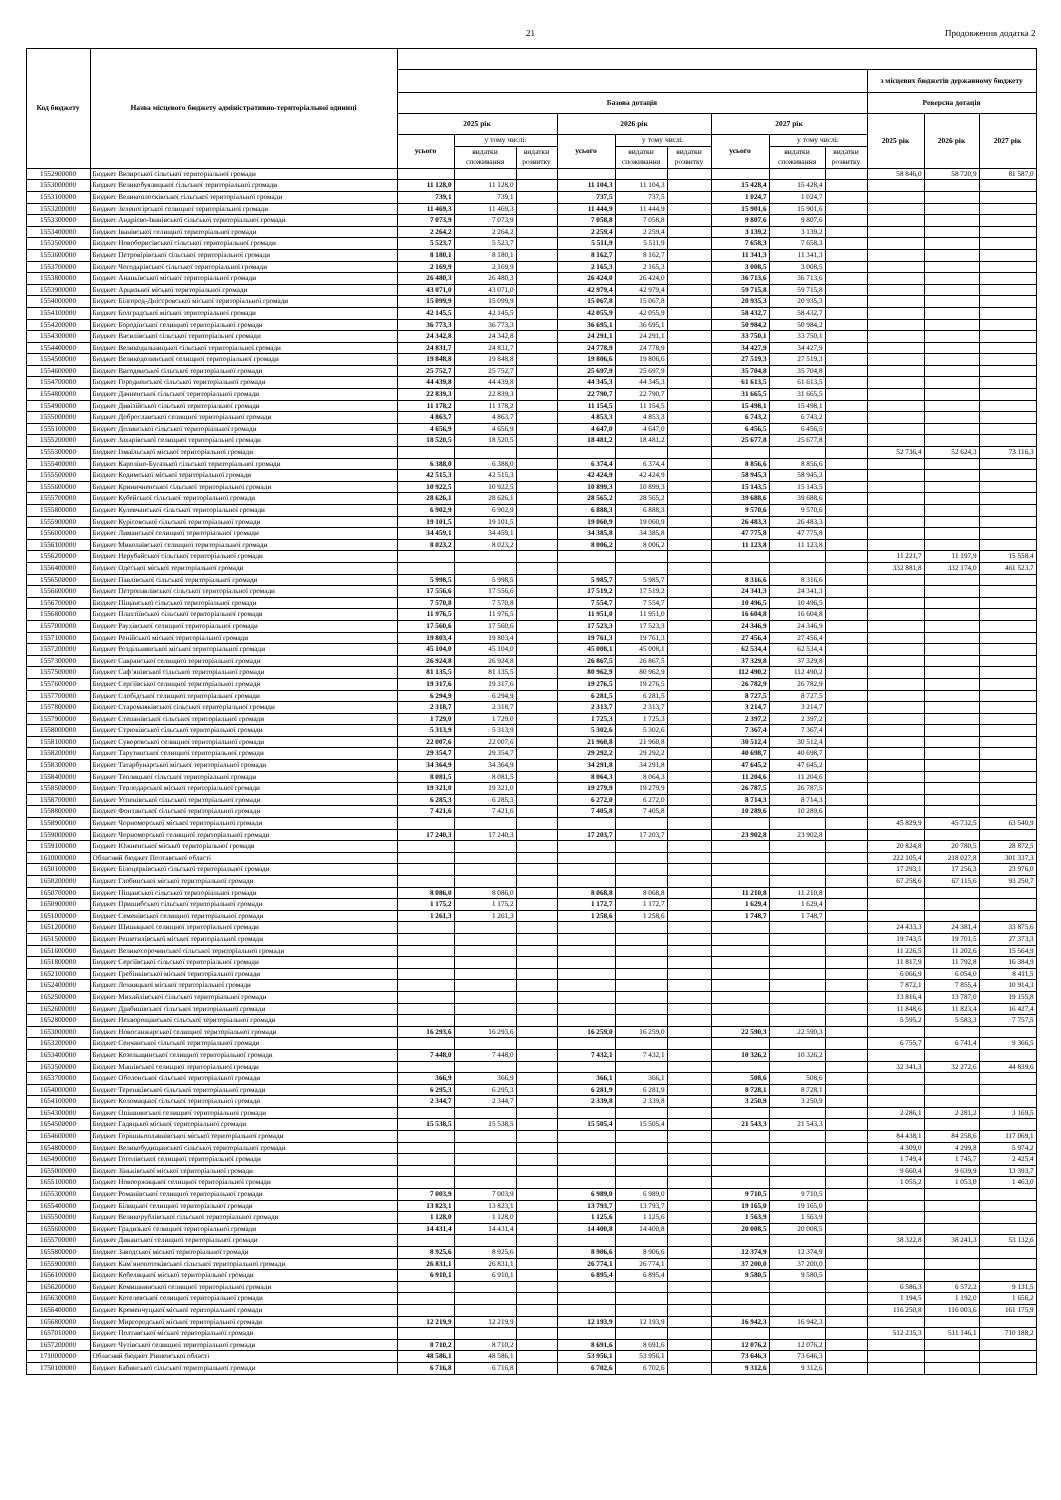21 Продовження додатка 2
| Код бюджету | Назва місцевого бюджету адміністративно-територіальної одиниці | | | | | | | | | | | | |
| --- | --- | --- | --- | --- | --- | --- | --- | --- | --- | --- | --- | --- | --- |
| | | | | | | | | | | | з місцевих бюджетів державному бюджету | | |
| | | Базова дотація | | | | | | | | | Реверсна дотація | | |
| | | 2025 рік | | | 2026 рік | | | 2027 рік | | | 2025 рік | 2026 рік | 2027 рік |
| | | усього | у тому числі: | | усього | у тому числі: | | усього | у тому числі: | | | | |
| | | | видатки споживання | видатки розвитку | | видатки споживання | видатки розвитку | | видатки споживання | видатки розвитку | | | |
| 1552900000 | Бюджет Визирської сільської територіальної громади | | | | | | | | | | 58 846,0 | 58 720,9 | 81 587,0 |
| 1553000000 | Бюджет Великобуялицької сільської територіальної громади | 11 128,0 | 11 128,0 | | 11 104,3 | 11 104,3 | | 15 428,4 | 15 428,4 | | | | |
| 1553100000 | Бюджет Великоплосківської сільської територіальної громади | 739,1 | 739,1 | | 737,5 | 737,5 | | 1 024,7 | 1 024,7 | | | | |
| 1553200000 | Бюджет Зеленогірської селищної територіальної громади | 11 469,3 | 11 469,3 | | 11 444,9 | 11 444,9 | | 15 901,6 | 15 901,6 | | | | |
| 1553300000 | Бюджет Андрієво-Іванівської сільської територіальної громади | 7 073,9 | 7 073,9 | | 7 058,8 | 7 058,8 | | 9 807,6 | 9 807,6 | | | | |
| 1553400000 | Бюджет Іванівської селищної територіальної громади | 2 264,2 | 2 264,2 | | 2 259,4 | 2 259,4 | | 3 139,2 | 3 139,2 | | | | |
| 1553500000 | Бюджет Новоборисівської сільської територіальної громади | 5 523,7 | 5 523,7 | | 5 511,9 | 5 511,9 | | 7 658,3 | 7 658,3 | | | | |
| 1553600000 | Бюджет Петровірівської сільської територіальної громади | 8 180,1 | 8 180,1 | | 8 162,7 | 8 162,7 | | 11 341,3 | 11 341,3 | | | | |
| 1553700000 | Бюджет Чогодарівської сільської територіальної громади | 2 169,9 | 2 169,9 | | 2 165,3 | 2 165,3 | | 3 008,5 | 3 008,5 | | | | |
| 1553800000 | Бюджет Ананьївської міської територіальної громади | 26 480,3 | 26 480,3 | | 26 424,0 | 26 424,0 | | 36 713,6 | 36 713,6 | | | | |
| 1553900000 | Бюджет Арцизької міської територіальної громади | 43 071,0 | 43 071,0 | | 42 979,4 | 42 979,4 | | 59 715,8 | 59 715,8 | | | | |
| 1554000000 | Бюджет Білгород-Дністровської міської територіальної громади | 15 099,9 | 15 099,9 | | 15 067,8 | 15 067,8 | | 20 935,3 | 20 935,3 | | | | |
| 1554100000 | Бюджет Болградської міської територіальної громади | 42 145,5 | 42 145,5 | | 42 055,9 | 42 055,9 | | 58 432,7 | 58 432,7 | | | | |
| 1554200000 | Бюджет Бородінської селищної територіальної громади | 36 773,3 | 36 773,3 | | 36 695,1 | 36 695,1 | | 50 984,2 | 50 984,2 | | | | |
| 1554300000 | Бюджет Василівської сільської територіальної громади | 24 342,8 | 24 342,8 | | 24 291,1 | 24 291,1 | | 33 750,1 | 33 750,1 | | | | |
| 1554400000 | Бюджет Великодальницької сільської територіальної громади | 24 831,7 | 24 831,7 | | 24 778,9 | 24 778,9 | | 34 427,9 | 34 427,9 | | | | |
| 1554500000 | Бюджет Великодолинської селищної територіальної громади | 19 848,8 | 19 848,8 | | 19 806,6 | 19 806,6 | | 27 519,3 | 27 519,3 | | | | |
| 1554600000 | Бюджет Вигодянської сільської територіальної громади | 25 752,7 | 25 752,7 | | 25 697,9 | 25 697,9 | | 35 704,8 | 35 704,8 | | | | |
| 1554700000 | Бюджет Городненської сільської територіальної громади | 44 439,8 | 44 439,8 | | 44 345,3 | 44 345,3 | | 61 613,5 | 61 613,5 | | | | |
| 1554800000 | Бюджет Дачненської сільської територіальної громади | 22 839,3 | 22 839,3 | | 22 790,7 | 22 790,7 | | 31 665,5 | 31 665,5 | | | | |
| 1554900000 | Бюджет Дивізійської сільської територіальної громади | 11 178,2 | 11 178,2 | | 11 154,5 | 11 154,5 | | 15 498,1 | 15 498,1 | | | | |
| 1555000000 | Бюджет Доброславської селищної територіальної громади | 4 863,7 | 4 863,7 | | 4 853,3 | 4 853,3 | | 6 743,2 | 6 743,2 | | | | |
| 1555100000 | Бюджет Долинської сільської територіальної громади | 4 656,9 | 4 656,9 | | 4 647,0 | 4 647,0 | | 6 456,5 | 6 456,5 | | | | |
| 1555200000 | Бюджет Захарівської селищної територіальної громади | 18 520,5 | 18 520,5 | | 18 481,2 | 18 481,2 | | 25 677,8 | 25 677,8 | | | | |
| 1555300000 | Бюджет Ізмаїльської міської територіальної громади | | | | | | | | | | 52 736,4 | 52 624,3 | 73 116,3 |
| 1555400000 | Бюджет Кароліно-Бугазької сільської територіальної громади | 6 388,0 | 6 388,0 | | 6 374,4 | 6 374,4 | | 8 856,6 | 8 856,6 | | | | |
| 1555500000 | Бюджет Кодимської міської територіальної громади | 42 515,3 | 42 515,3 | | 42 424,9 | 42 424,9 | | 58 945,3 | 58 945,3 | | | | |
| 1555600000 | Бюджет Криничненської сільської територіальної громади | 10 922,5 | 10 922,5 | | 10 899,3 | 10 899,3 | | 15 143,5 | 15 143,5 | | | | |
| 1555700000 | Бюджет Кубейської сільської територіальної громади | 28 626,1 | 28 626,1 | | 28 565,2 | 28 565,2 | | 39 688,6 | 39 688,6 | | | | |
| 1555800000 | Бюджет Кулевчанської сільської територіальної громади | 6 902,9 | 6 902,9 | | 6 888,3 | 6 888,3 | | 9 570,6 | 9 570,6 | | | | |
| 1555900000 | Бюджет Курісовської сільської територіальної громади | 19 101,5 | 19 101,5 | | 19 060,9 | 19 060,9 | | 26 483,3 | 26 483,3 | | | | |
| 1556000000 | Бюджет Лиманської селищної територіальної громади | 34 459,1 | 34 459,1 | | 34 385,8 | 34 385,8 | | 47 775,8 | 47 775,8 | | | | |
| 1556100000 | Бюджет Миколаївської селищної територіальної громади | 8 023,2 | 8 023,2 | | 8 006,2 | 8 006,2 | | 11 123,8 | 11 123,8 | | | | |
| 1556200000 | Бюджет Нерубайської сільської територіальної громади | | | | | | | | | | 11 221,7 | 11 197,9 | 15 558,4 |
| 1556400000 | Бюджет Одеської міської територіальної громади | | | | | | | | | | 332 881,8 | 332 174,0 | 461 523,7 |
| 1556500000 | Бюджет Павлівської сільської територіальної громади | 5 998,5 | 5 998,5 | | 5 985,7 | 5 985,7 | | 8 316,6 | 8 316,6 | | | | |
| 1556600000 | Бюджет Петропавлівської сільської територіальної громади | 17 556,6 | 17 556,6 | | 17 519,2 | 17 519,2 | | 24 341,3 | 24 341,3 | | | | |
| 1556700000 | Бюджет Піщанської сільської територіальної громади | 7 570,8 | 7 570,8 | | 7 554,7 | 7 554,7 | | 10 496,5 | 10 496,5 | | | | |
| 1556800000 | Бюджет Плахтіївської сільської територіальної громади | 11 976,5 | 11 976,5 | | 11 951,0 | 11 951,0 | | 16 604,8 | 16 604,8 | | | | |
| 1557000000 | Бюджет Раухівської селищної територіальної громади | 17 560,6 | 17 560,6 | | 17 523,3 | 17 523,3 | | 24 346,9 | 24 346,9 | | | | |
| 1557100000 | Бюджет Ренійської міської територіальної громади | 19 803,4 | 19 803,4 | | 19 761,3 | 19 761,3 | | 27 456,4 | 27 456,4 | | | | |
| 1557200000 | Бюджет Роздільнянської міської територіальної громади | 45 104,0 | 45 104,0 | | 45 008,1 | 45 008,1 | | 62 534,4 | 62 534,4 | | | | |
| 1557300000 | Бюджет Савранської селищної територіальної громади | 26 924,8 | 26 924,8 | | 26 867,5 | 26 867,5 | | 37 329,8 | 37 329,8 | | | | |
| 1557500000 | Бюджет Саф’янівської сільської територіальної громади | 81 135,5 | 81 135,5 | | 80 962,9 | 80 962,9 | | 112 490,2 | 112 490,2 | | | | |
| 1557600000 | Бюджет Сергіївської селищної територіальної громади | 19 317,6 | 19 317,6 | | 19 276,5 | 19 276,5 | | 26 782,9 | 26 782,9 | | | | |
| 1557700000 | Бюджет Слобідської селищної територіальної громади | 6 294,9 | 6 294,9 | | 6 281,5 | 6 281,5 | | 8 727,5 | 8 727,5 | | | | |
| 1557800000 | Бюджет Старомаяківської сільської територіальної громади | 2 318,7 | 2 318,7 | | 2 313,7 | 2 313,7 | | 3 214,7 | 3 214,7 | | | | |
| 1557900000 | Бюджет Степанівської сільської територіальної громади | 1 729,0 | 1 729,0 | | 1 725,3 | 1 725,3 | | 2 397,2 | 2 397,2 | | | | |
| 1558000000 | Бюджет Стрюківської сільської територіальної громади | 5 313,9 | 5 313,9 | | 5 302,6 | 5 302,6 | | 7 367,4 | 7 367,4 | | | | |
| 1558100000 | Бюджет Суворовської селищної територіальної громади | 22 007,6 | 22 007,6 | | 21 960,8 | 21 960,8 | | 30 512,4 | 30 512,4 | | | | |
| 1558200000 | Бюджет Тарутинської селищної територіальної громади | 29 354,7 | 29 354,7 | | 29 292,2 | 29 292,2 | | 40 698,7 | 40 698,7 | | | | |
| 1558300000 | Бюджет Татарбунарської міської територіальної громади | 34 364,9 | 34 364,9 | | 34 291,8 | 34 291,8 | | 47 645,2 | 47 645,2 | | | | |
| 1558400000 | Бюджет Теплицької сільської територіальної громади | 8 081,5 | 8 081,5 | | 8 064,3 | 8 064,3 | | 11 204,6 | 11 204,6 | | | | |
| 1558500000 | Бюджет Теплодарської міської територіальної громади | 19 321,0 | 19 321,0 | | 19 279,9 | 19 279,9 | | 26 787,5 | 26 787,5 | | | | |
| 1558700000 | Бюджет Успенівської сільської територіальної громади | 6 285,3 | 6 285,3 | | 6 272,0 | 6 272,0 | | 8 714,3 | 8 714,3 | | | | |
| 1558800000 | Бюджет Фонтанської сільської територіальної громади | 7 421,6 | 7 421,6 | | 7 405,8 | 7 405,8 | | 10 289,6 | 10 289,6 | | | | |
| 1558900000 | Бюджет Чорноморської міської територіальної громади | | | | | | | | | | 45 829,9 | 45 732,5 | 63 540,9 |
| 1559000000 | Бюджет Чорноморської селищної територіальної громади | 17 240,3 | 17 240,3 | | 17 203,7 | 17 203,7 | | 23 902,8 | 23 902,8 | | | | |
| 1559100000 | Бюджет Южненської міської територіальної громади | | | | | | | | | | 20 824,8 | 20 780,5 | 28 872,5 |
| 1610000000 | Обласний бюджет Полтавської області | | | | | | | | | | 222 105,4 | 218 027,8 | 301 337,3 |
| 1650100000 | Бюджет Білоцерківської сільської територіальної громади | | | | | | | | | | 17 293,1 | 17 256,3 | 23 976,0 |
| 1650200000 | Бюджет Глобинської міської територіальної громади | | | | | | | | | | 67 258,6 | 67 115,6 | 93 250,7 |
| 1650700000 | Бюджет Піщанської сільської територіальної громади | 8 086,0 | 8 086,0 | | 8 068,8 | 8 068,8 | | 11 210,8 | 11 210,8 | | | | |
| 1650900000 | Бюджет Пришибської сільської територіальної громади | 1 175,2 | 1 175,2 | | 1 172,7 | 1 172,7 | | 1 629,4 | 1 629,4 | | | | |
| 1651000000 | Бюджет Семенівської селищної територіальної громади | 1 261,3 | 1 261,3 | | 1 258,6 | 1 258,6 | | 1 748,7 | 1 748,7 | | | | |
| 1651200000 | Бюджет Шишацької селищної територіальної громади | | | | | | | | | | 24 433,3 | 24 381,4 | 33 875,6 |
| 1651500000 | Бюджет Решетилівської міської територіальної громади | | | | | | | | | | 19 743,5 | 19 701,5 | 27 373,3 |
| 1651600000 | Бюджет Великосорочинської сільської територіальної громади | | | | | | | | | | 11 226,5 | 11 202,6 | 15 564,9 |
| 1651800000 | Бюджет Сергіївської сільської територіальної громади | | | | | | | | | | 11 817,9 | 11 792,8 | 16 384,9 |
| 1652100000 | Бюджет Гребінківської міської територіальної громади | | | | | | | | | | 6 066,9 | 6 054,0 | 8 411,5 |
| 1652400000 | Бюджет Лохвицької міської територіальної громади | | | | | | | | | | 7 872,1 | 7 855,4 | 10 914,3 |
| 1652500000 | Бюджет Михайлівської сільської територіальної громади | | | | | | | | | | 13 816,4 | 13 787,0 | 19 155,8 |
| 1652600000 | Бюджет Драбинівської сільської територіальної громади | | | | | | | | | | 11 848,6 | 11 823,4 | 16 427,4 |
| 1652800000 | Бюджет Нехворощанської сільської територіальної громади | | | | | | | | | | 5 595,2 | 5 583,3 | 7 757,5 |
| 1653000000 | Бюджет Новосанжарської селищної територіальної громади | 16 293,6 | 16 293,6 | | 16 259,0 | 16 259,0 | | 22 590,3 | 22 590,3 | | | | |
| 1653200000 | Бюджет Сенчанської сільської територіальної громади | | | | | | | | | | 6 755,7 | 6 741,4 | 9 366,5 |
| 1653400000 | Бюджет Козельщинської селищної територіальної громади | 7 448,0 | 7 448,0 | | 7 432,1 | 7 432,1 | | 10 326,2 | 10 326,2 | | | | |
| 1653500000 | Бюджет Машівської селищної територіальної громади | | | | | | | | | | 32 341,3 | 32 272,6 | 44 839,6 |
| 1653700000 | Бюджет Оболонської сільської територіальної громади | 366,9 | 366,9 | | 366,1 | 366,1 | | 508,6 | 508,6 | | | | |
| 1654000000 | Бюджет Терешківської сільської територіальної громади | 6 295,3 | 6 295,3 | | 6 281,9 | 6 281,9 | | 8 728,1 | 8 728,1 | | | | |
| 1654100000 | Бюджет Коломацької сільської територіальної громади | 2 344,7 | 2 344,7 | | 2 339,8 | 2 339,8 | | 3 250,9 | 3 250,9 | | | | |
| 1654300000 | Бюджет Опішнянської селищної територіальної громади | | | | | | | | | | 2 286,1 | 2 281,2 | 3 169,5 |
| 1654500000 | Бюджет Гадяцької міської територіальної громади | 15 538,5 | 15 538,5 | | 15 505,4 | 15 505,4 | | 21 543,3 | 21 543,3 | | | | |
| 1654600000 | Бюджет Горішньоплавнівської міської територіальної громади | | | | | | | | | | 84 438,1 | 84 258,6 | 117 069,1 |
| 1654800000 | Бюджет Великобудищанської сільської територіальної громади | | | | | | | | | | 4 309,0 | 4 299,8 | 5 974,2 |
| 1654900000 | Бюджет Гоголівської селищної територіальної громади | | | | | | | | | | 1 749,4 | 1 745,7 | 2 425,4 |
| 1655000000 | Бюджет Зіньківської міської територіальної громади | | | | | | | | | | 9 660,4 | 9 639,9 | 13 393,7 |
| 1655100000 | Бюджет Новооржицької селищної територіальної громади | | | | | | | | | | 1 055,2 | 1 053,0 | 1 463,0 |
| 1655300000 | Бюджет Романівської селищної територіальної громади | 7 003,9 | 7 003,9 | | 6 989,0 | 6 989,0 | | 9 710,5 | 9 710,5 | | | | |
| 1655400000 | Бюджет Білицької селищної територіальної громади | 13 823,1 | 13 823,1 | | 13 793,7 | 13 793,7 | | 19 165,0 | 19 165,0 | | | | |
| 1655500000 | Бюджет Великорублівської сільської територіальної громади | 1 128,0 | 1 128,0 | | 1 125,6 | 1 125,6 | | 1 563,9 | 1 563,9 | | | | |
| 1655600000 | Бюджет Градизької селищної територіальної громади | 14 431,4 | 14 431,4 | | 14 400,8 | 14 400,8 | | 20 008,5 | 20 008,5 | | | | |
| 1655700000 | Бюджет Диканської селищної територіальної громади | | | | | | | | | | 38 322,8 | 38 241,3 | 53 132,6 |
| 1655800000 | Бюджет Заводської міської територіальної громади | 8 925,6 | 8 925,6 | | 8 906,6 | 8 906,6 | | 12 374,9 | 12 374,9 | | | | |
| 1655900000 | Бюджет Кам’янопотоківської сільської територіальної громади | 26 831,1 | 26 831,1 | | 26 774,1 | 26 774,1 | | 37 200,0 | 37 200,0 | | | | |
| 1656100000 | Бюджет Кобеляцької міської територіальної громади | 6 910,1 | 6 910,1 | | 6 895,4 | 6 895,4 | | 9 580,5 | 9 580,5 | | | | |
| 1656200000 | Бюджет Комишнянської селищної територіальної громади | | | | | | | | | | 6 586,3 | 6 572,2 | 9 131,5 |
| 1656300000 | Бюджет Котелевської селищної територіальної громади | | | | | | | | | | 1 194,5 | 1 192,0 | 1 656,2 |
| 1656400000 | Бюджет Кременчуцької міської територіальної громади | | | | | | | | | | 116 250,8 | 116 003,6 | 161 175,9 |
| 1656800000 | Бюджет Миргородської міської територіальної громади | 12 219,9 | 12 219,9 | | 12 193,9 | 12 193,9 | | 16 942,3 | 16 942,3 | | | | |
| 1657010000 | Бюджет Полтавської міської територіальної громади | | | | | | | | | | 512 235,3 | 511 146,1 | 710 188,2 |
| 1657200000 | Бюджет Чутівської селищної територіальної громади | 8 710,2 | 8 710,2 | | 8 691,6 | 8 691,6 | | 12 076,2 | 12 076,2 | | | | |
| 1710000000 | Обласний бюджет Рівненської області | 48 586,1 | 48 586,1 | | 53 956,1 | 53 956,1 | | 73 646,3 | 73 646,3 | | | | |
| 1750100000 | Бюджет Бабинської сільської територіальної громади | 6 716,8 | 6 716,8 | | 6 702,6 | 6 702,6 | | 9 312,6 | 9 312,6 | | | | |